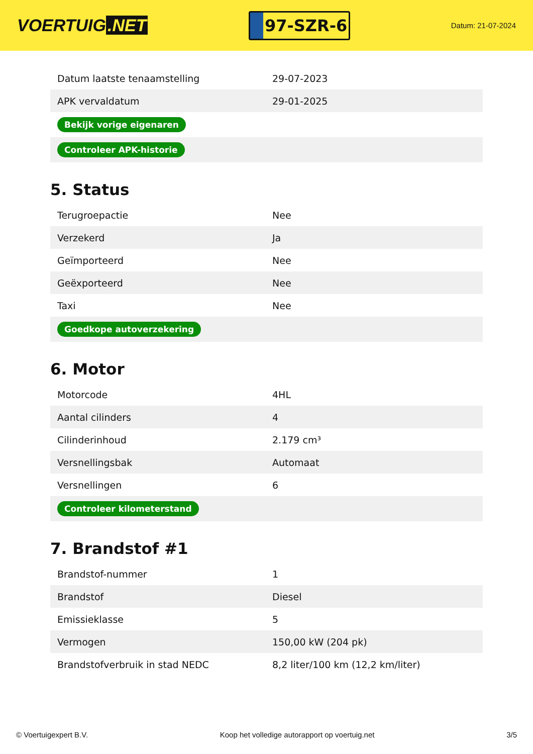VOERTUIG.NET
97-SZR-6
Datum: 21-07-2024
| Datum laatste tenaamstelling | 29-07-2023 |
| APK vervaldatum | 29-01-2025 |
| Bekijk vorige eigenaren | |
| Controleer APK-historie | |
5. Status
| Terugroepactie | Nee |
| Verzekerd | Ja |
| Geïmporteerd | Nee |
| Geëxporteerd | Nee |
| Taxi | Nee |
| Goedkope autoverzekering | |
6. Motor
| Motorcode | 4HL |
| Aantal cilinders | 4 |
| Cilinderinhoud | 2.179 cm³ |
| Versnellingsbak | Automaat |
| Versnellingen | 6 |
| Controleer kilometerstand | |
7. Brandstof #1
| Brandstof-nummer | 1 |
| Brandstof | Diesel |
| Emissieklasse | 5 |
| Vermogen | 150,00 kW (204 pk) |
| Brandstofverbruik in stad NEDC | 8,2 liter/100 km (12,2 km/liter) |
© Voertuigexpert B.V. Koop het volledige autorapport op voertuig.net 3/5